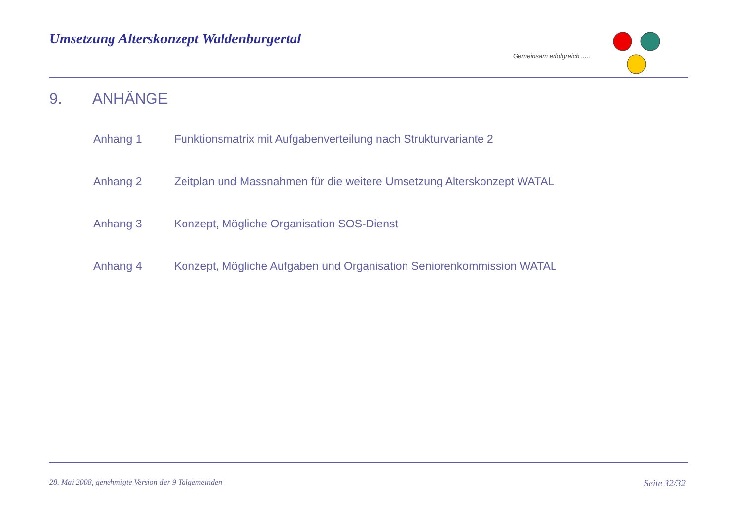Umsetzung Alterskonzept Waldenburgertal
Gemeinsam erfolgreich .....
9. ANHÄNGE
Anhang 1 Funktionsmatrix mit Aufgabenverteilung nach Strukturvariante 2
Anhang 2 Zeitplan und Massnahmen für die weitere Umsetzung Alterskonzept WATAL
Anhang 3 Konzept, Mögliche Organisation SOS-Dienst
Anhang 4 Konzept, Mögliche Aufgaben und Organisation Seniorenkommission WATAL
28. Mai 2008, genehmigte Version der 9 Talgemeinden Seite 32/32